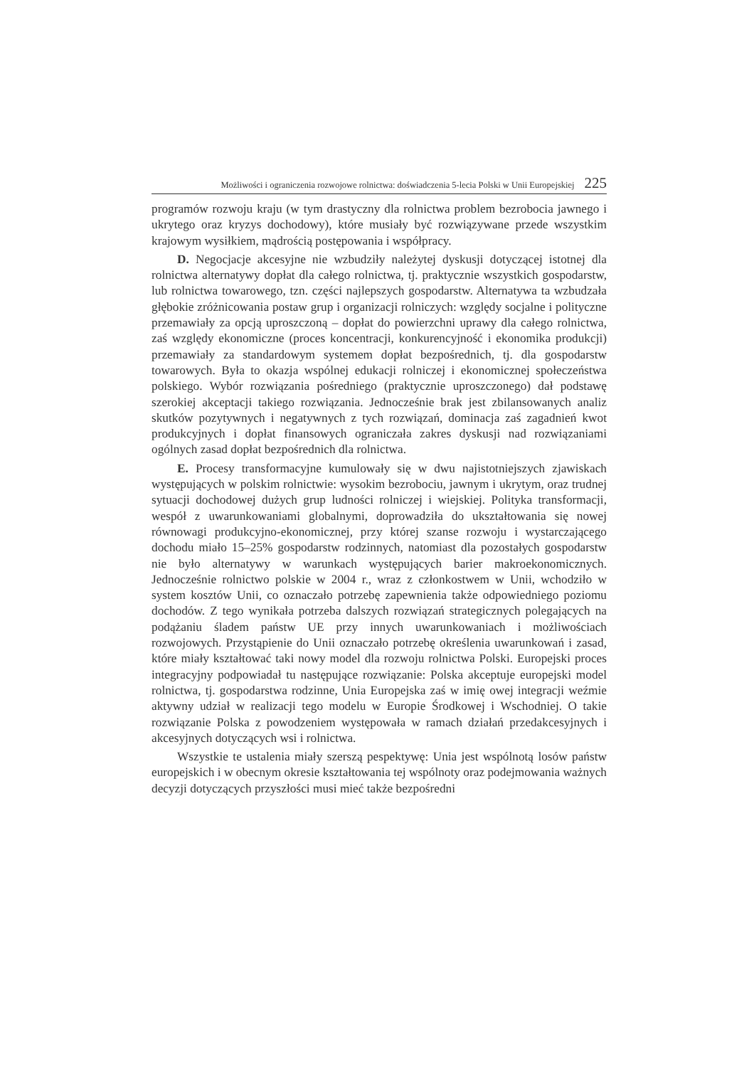Możliwości i ograniczenia rozwojowe rolnictwa: doświadczenia 5-lecia Polski w Unii Europejskiej 225
programów rozwoju kraju (w tym drastyczny dla rolnictwa problem bezrobocia jawnego i ukrytego oraz kryzys dochodowy), które musiały być rozwiązywane przede wszystkim krajowym wysiłkiem, mądrością postępowania i współpracy.
D. Negocjacje akcesyjne nie wzbudziły należytej dyskusji dotyczącej istotnej dla rolnictwa alternatywy dopłat dla całego rolnictwa, tj. praktycznie wszystkich gospodarstw, lub rolnictwa towarowego, tzn. części najlepszych gospodarstw. Alternatywa ta wzbudzała głębokie zróżnicowania postaw grup i organizacji rolniczych: względy socjalne i polityczne przemawiały za opcją uproszczoną – dopłat do powierzchni uprawy dla całego rolnictwa, zaś względy ekonomiczne (proces koncentracji, konkurencyjność i ekonomika produkcji) przemawiały za standardowym systemem dopłat bezpośrednich, tj. dla gospodarstw towarowych. Była to okazja wspólnej edukacji rolniczej i ekonomicznej społeczeństwa polskiego. Wybór rozwiązania pośredniego (praktycznie uproszczonego) dał podstawę szerokiej akceptacji takiego rozwiązania. Jednocześnie brak jest zbilansowanych analiz skutków pozytywnych i negatywnych z tych rozwiązań, dominacja zaś zagadnień kwot produkcyjnych i dopłat finansowych ograniczała zakres dyskusji nad rozwiązaniami ogólnych zasad dopłat bezpośrednich dla rolnictwa.
E. Procesy transformacyjne kumulowały się w dwu najistotniejszych zjawiskach występujących w polskim rolnictwie: wysokim bezrobociu, jawnym i ukrytym, oraz trudnej sytuacji dochodowej dużych grup ludności rolniczej i wiejskiej. Polityka transformacji, wespół z uwarunkowaniami globalnymi, doprowadziła do ukształtowania się nowej równowagi produkcyjno-ekonomicznej, przy której szanse rozwoju i wystarczającego dochodu miało 15–25% gospodarstw rodzinnych, natomiast dla pozostałych gospodarstw nie było alternatywy w warunkach występujących barier makroekonomicznych. Jednocześnie rolnictwo polskie w 2004 r., wraz z członkostwem w Unii, wchodziło w system kosztów Unii, co oznaczało potrzebę zapewnienia także odpowiedniego poziomu dochodów. Z tego wynikała potrzeba dalszych rozwiązań strategicznych polegających na podążaniu śladem państw UE przy innych uwarunkowaniach i możliwościach rozwojowych. Przystąpienie do Unii oznaczało potrzebę określenia uwarunkowań i zasad, które miały kształtować taki nowy model dla rozwoju rolnictwa Polski. Europejski proces integracyjny podpowiadał tu następujące rozwiązanie: Polska akceptuje europejski model rolnictwa, tj. gospodarstwa rodzinne, Unia Europejska zaś w imię owej integracji weźmie aktywny udział w realizacji tego modelu w Europie Środkowej i Wschodniej. O takie rozwiązanie Polska z powodzeniem występowała w ramach działań przedakcesyjnych i akcesyjnych dotyczących wsi i rolnictwa.
Wszystkie te ustalenia miały szerszą pespektywę: Unia jest wspólnotą losów państw europejskich i w obecnym okresie kształtowania tej wspólnoty oraz podejmowania ważnych decyzji dotyczących przyszłości musi mieć także bezpośredni